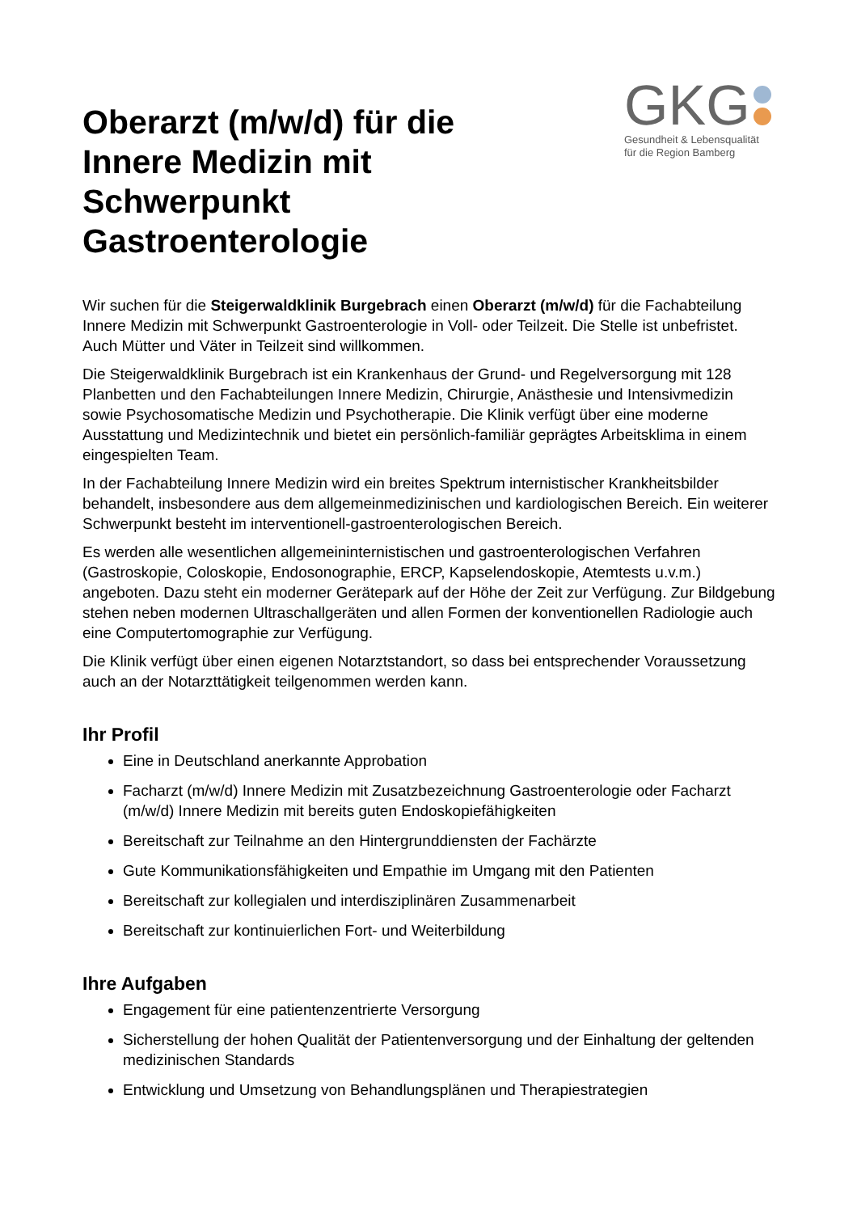Oberarzt (m/w/d) für die Innere Medizin mit Schwerpunkt Gastroenterologie
GKG
Gesundheit & Lebensqualität
für die Region Bamberg
Wir suchen für die Steigerwaldklinik Burgebrach einen Oberarzt (m/w/d) für die Fachabteilung Innere Medizin mit Schwerpunkt Gastroenterologie in Voll- oder Teilzeit. Die Stelle ist unbefristet. Auch Mütter und Väter in Teilzeit sind willkommen.
Die Steigerwaldklinik Burgebrach ist ein Krankenhaus der Grund- und Regelversorgung mit 128 Planbetten und den Fachabteilungen Innere Medizin, Chirurgie, Anästhesie und Intensivmedizin sowie Psychosomatische Medizin und Psychotherapie. Die Klinik verfügt über eine moderne Ausstattung und Medizintechnik und bietet ein persönlich-familiär geprägtes Arbeitsklima in einem eingespielten Team.
In der Fachabteilung Innere Medizin wird ein breites Spektrum internistischer Krankheitsbilder behandelt, insbesondere aus dem allgemeinmedizinischen und kardiologischen Bereich. Ein weiterer Schwerpunkt besteht im interventionell-gastroenterologischen Bereich.
Es werden alle wesentlichen allgemeininternistischen und gastroenterologischen Verfahren (Gastroskopie, Coloskopie, Endosonographie, ERCP, Kapselendoskopie, Atemtests u.v.m.) angeboten. Dazu steht ein moderner Gerätepark auf der Höhe der Zeit zur Verfügung. Zur Bildgebung stehen neben modernen Ultraschallgeräten und allen Formen der konventionellen Radiologie auch eine Computertomographie zur Verfügung.
Die Klinik verfügt über einen eigenen Notarztstandort, so dass bei entsprechender Voraussetzung auch an der Notarzttätigkeit teilgenommen werden kann.
Ihr Profil
Eine in Deutschland anerkannte Approbation
Facharzt (m/w/d) Innere Medizin mit Zusatzbezeichnung Gastroenterologie oder Facharzt (m/w/d) Innere Medizin mit bereits guten Endoskopiefähigkeiten
Bereitschaft zur Teilnahme an den Hintergrunddiensten der Fachärzte
Gute Kommunikationsfähigkeiten und Empathie im Umgang mit den Patienten
Bereitschaft zur kollegialen und interdisziplinären Zusammenarbeit
Bereitschaft zur kontinuierlichen Fort- und Weiterbildung
Ihre Aufgaben
Engagement für eine patientenzentrierte Versorgung
Sicherstellung der hohen Qualität der Patientenversorgung und der Einhaltung der geltenden medizinischen Standards
Entwicklung und Umsetzung von Behandlungsplänen und Therapiestrategien